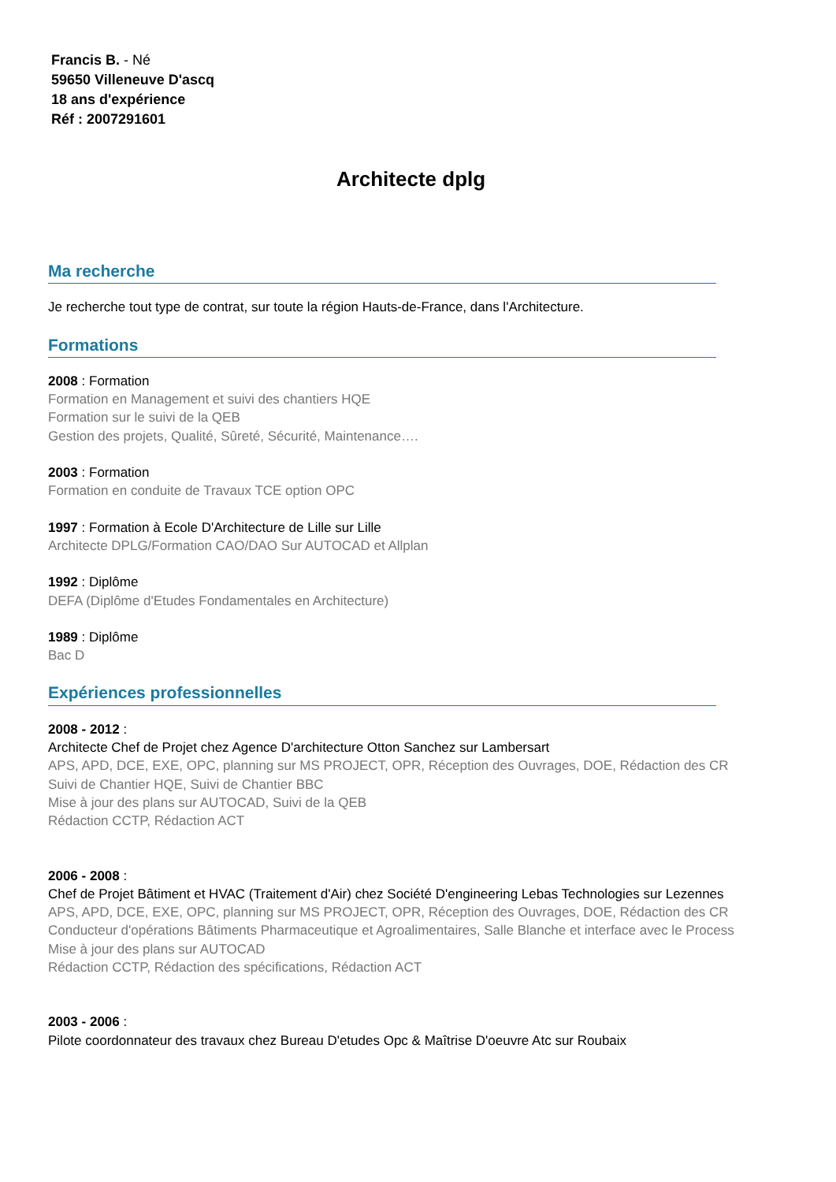Francis B. - Né
59650 Villeneuve D'ascq
18 ans d'expérience
Réf : 2007291601
Architecte dplg
Ma recherche
Je recherche tout type de contrat, sur toute la région Hauts-de-France, dans l'Architecture.
Formations
2008 : Formation
Formation en Management et suivi des chantiers HQE
Formation sur le suivi de la QEB
Gestion des projets, Qualité, Sûreté, Sécurité, Maintenance….
2003 : Formation
Formation en conduite de Travaux TCE option OPC
1997 : Formation à Ecole D'Architecture de Lille sur Lille
Architecte DPLG/Formation CAO/DAO Sur AUTOCAD et Allplan
1992 : Diplôme
DEFA (Diplôme d'Etudes Fondamentales en Architecture)
1989 : Diplôme
Bac D
Expériences professionnelles
2008 - 2012 :
Architecte Chef de Projet chez Agence D'architecture Otton Sanchez sur Lambersart
APS, APD, DCE, EXE, OPC, planning sur MS PROJECT, OPR, Réception des Ouvrages, DOE, Rédaction des CR
Suivi de Chantier HQE, Suivi de Chantier BBC
Mise à jour des plans sur AUTOCAD, Suivi de la QEB
Rédaction CCTP, Rédaction ACT
2006 - 2008 :
Chef de Projet Bâtiment et HVAC (Traitement d'Air) chez Société D'engineering Lebas Technologies sur Lezennes
APS, APD, DCE, EXE, OPC, planning sur MS PROJECT, OPR, Réception des Ouvrages, DOE, Rédaction des CR
Conducteur d'opérations Bâtiments Pharmaceutique et Agroalimentaires, Salle Blanche et interface avec le Process
Mise à jour des plans sur AUTOCAD
Rédaction CCTP, Rédaction des spécifications, Rédaction ACT
2003 - 2006 :
Pilote coordonnateur des travaux chez Bureau D'etudes Opc & Maîtrise D'oeuvre Atc sur Roubaix